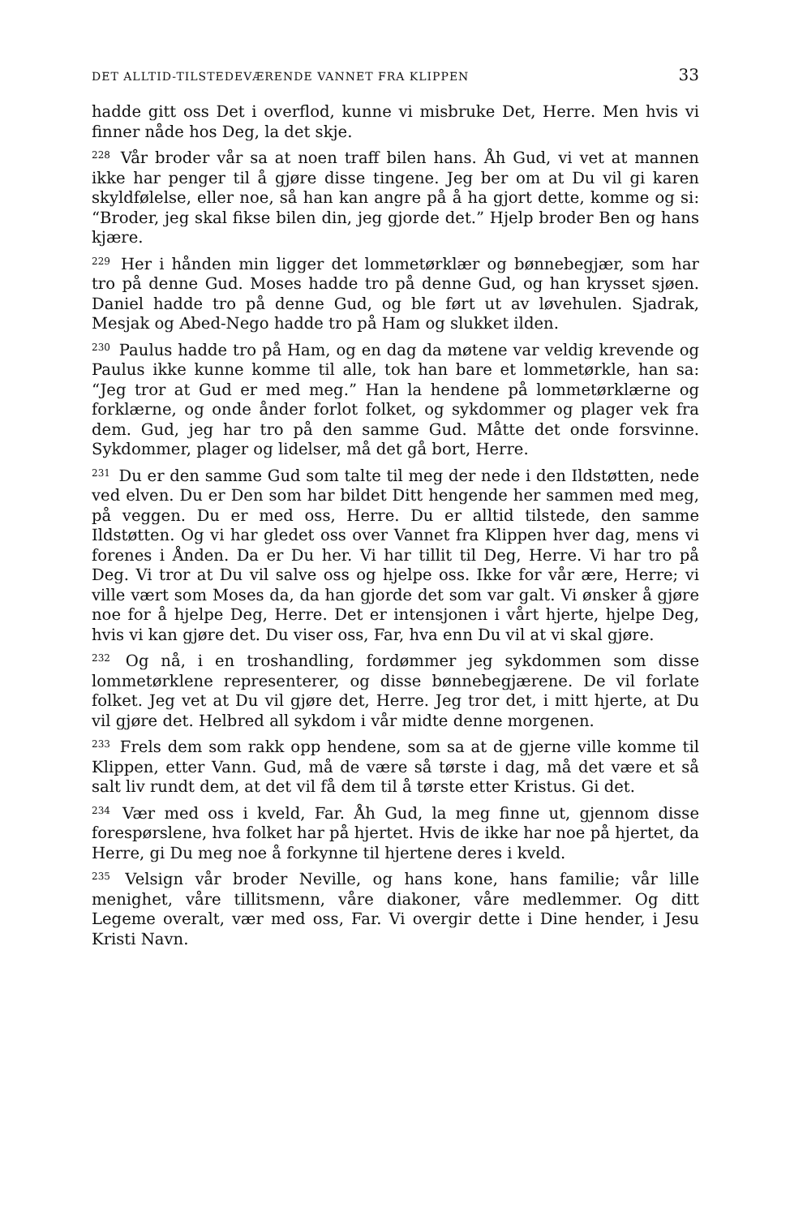DET ALLTID-TILSTEDEVÆRENDE VANNET FRA KLIPPEN 33
hadde gitt oss Det i overflod, kunne vi misbruke Det, Herre. Men hvis vi finner nåde hos Deg, la det skje.
<sup>228</sup> Vår broder vår sa at noen traff bilen hans. Åh Gud, vi vet at mannen ikke har penger til å gjøre disse tingene. Jeg ber om at Du vil gi karen skyldfølelse, eller noe, så han kan angre på å ha gjort dette, komme og si: “Broder, jeg skal fikse bilen din, jeg gjorde det.” Hjelp broder Ben og hans kjære.
<sup>229</sup> Her i hånden min ligger det lommetørklær og bønnebegjær, som har tro på denne Gud. Moses hadde tro på denne Gud, og han krysset sjøen. Daniel hadde tro på denne Gud, og ble ført ut av løvehulen. Sjadrak, Mesjak og Abed-Nego hadde tro på Ham og slukket ilden.
<sup>230</sup> Paulus hadde tro på Ham, og en dag da møtene var veldig krevende og Paulus ikke kunne komme til alle, tok han bare et lommetørkle, han sa: “Jeg tror at Gud er med meg.” Han la hendene på lommetørklærne og forklærne, og onde ånder forlot folket, og sykdommer og plager vek fra dem. Gud, jeg har tro på den samme Gud. Måtte det onde forsvinne. Sykdommer, plager og lidelser, må det gå bort, Herre.
<sup>231</sup> Du er den samme Gud som talte til meg der nede i den Ildstøtten, nede ved elven. Du er Den som har bildet Ditt hengende her sammen med meg, på veggen. Du er med oss, Herre. Du er alltid tilstede, den samme Ildstøtten. Og vi har gledet oss over Vannet fra Klippen hver dag, mens vi forenes i Ånden. Da er Du her. Vi har tillit til Deg, Herre. Vi har tro på Deg. Vi tror at Du vil salve oss og hjelpe oss. Ikke for vår ære, Herre; vi ville vært som Moses da, da han gjorde det som var galt. Vi ønsker å gjøre noe for å hjelpe Deg, Herre. Det er intensjonen i vårt hjerte, hjelpe Deg, hvis vi kan gjøre det. Du viser oss, Far, hva enn Du vil at vi skal gjøre.
<sup>232</sup> Og nå, i en troshandling, fordømmer jeg sykdommen som disse lommetørklene representerer, og disse bønnebegjærene. De vil forlate folket. Jeg vet at Du vil gjøre det, Herre. Jeg tror det, i mitt hjerte, at Du vil gjøre det. Helbred all sykdom i vår midte denne morgenen.
<sup>233</sup> Frels dem som rakk opp hendene, som sa at de gjerne ville komme til Klippen, etter Vann. Gud, må de være så tørste i dag, må det være et så salt liv rundt dem, at det vil få dem til å tørste etter Kristus. Gi det.
<sup>234</sup> Vær med oss i kveld, Far. Åh Gud, la meg finne ut, gjennom disse forespørslene, hva folket har på hjertet. Hvis de ikke har noe på hjertet, da Herre, gi Du meg noe å forkynne til hjertene deres i kveld.
<sup>235</sup> Velsign vår broder Neville, og hans kone, hans familie; vår lille menighet, våre tillitsmenn, våre diakoner, våre medlemmer. Og ditt Legeme overalt, vær med oss, Far. Vi overgir dette i Dine hender, i Jesu Kristi Navn.